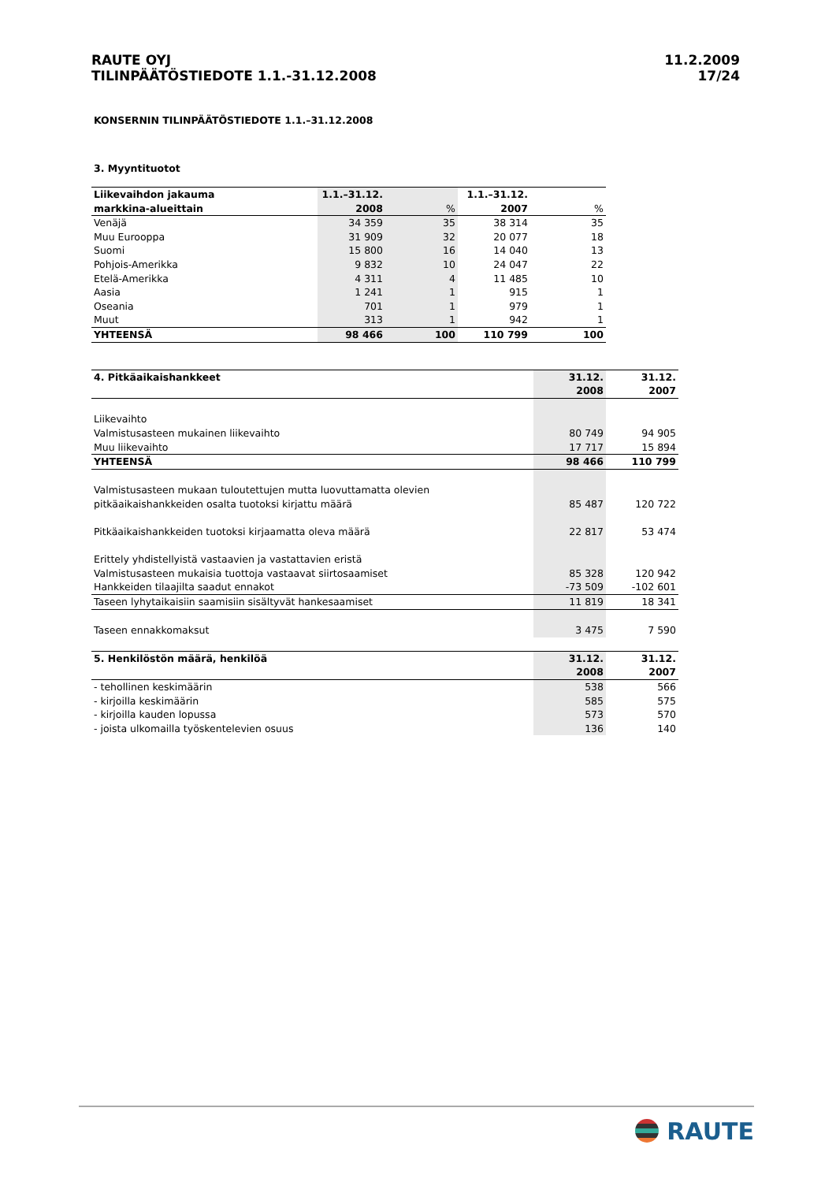RAUTE OYJ
TILINPÄÄTÖSTIEDOTE 1.1.-31.12.2008
11.2.2009
17/24
KONSERNIN TILINPÄÄTÖSTIEDOTE 1.1.–31.12.2008
3. Myyntituotot
| Liikevaihdon jakauma | 1.1.–31.12. | | 1.1.–31.12. | |
| --- | --- | --- | --- | --- |
| markkina-alueittain | 2008 | % | 2007 | % |
| Venäjä | 34 359 | 35 | 38 314 | 35 |
| Muu Eurooppa | 31 909 | 32 | 20 077 | 18 |
| Suomi | 15 800 | 16 | 14 040 | 13 |
| Pohjois-Amerikka | 9 832 | 10 | 24 047 | 22 |
| Etelä-Amerikka | 4 311 | 4 | 11 485 | 10 |
| Aasia | 1 241 | 1 | 915 | 1 |
| Oseania | 701 | 1 | 979 | 1 |
| Muut | 313 | 1 | 942 | 1 |
| YHTEENSÄ | 98 466 | 100 | 110 799 | 100 |
| 4. Pitkäaikaishankkeet | 31.12. | 31.12. |
| --- | --- | --- |
| | 2008 | 2007 |
| Liikevaihto | | |
| Valmistusasteen mukainen liikevaihto | 80 749 | 94 905 |
| Muu liikevaihto | 17 717 | 15 894 |
| YHTEENSÄ | 98 466 | 110 799 |
| Valmistusasteen mukaan tuloutettujen mutta luovuttamatta olevien | | |
| pitkäaikaishankkeiden osalta tuotoksi kirjattu määrä | 85 487 | 120 722 |
| Pitkäaikaishankkeiden tuotoksi kirjaamatta oleva määrä | 22 817 | 53 474 |
| Erittely yhdistellyistä vastaavien ja vastattavien eristä | | |
| Valmistusasteen mukaisia tuottoja vastaavat siirtosaamiset | 85 328 | 120 942 |
| Hankkeiden tilaajilta saadut ennakot | -73 509 | -102 601 |
| Taseen lyhytaikaisiin saamisiin sisältyvät hankesaamiset | 11 819 | 18 341 |
| Taseen ennakkomaksut | 3 475 | 7 590 |
| 5. Henkilöstön määrä, henkilöä | 31.12. | 31.12. |
| --- | --- | --- |
| | 2008 | 2007 |
| - tehollinen keskimäärin | 538 | 566 |
| - kirjoilla keskimäärin | 585 | 575 |
| - kirjoilla kauden lopussa | 573 | 570 |
| - joista ulkomailla työskentelevien osuus | 136 | 140 |
RAUTE